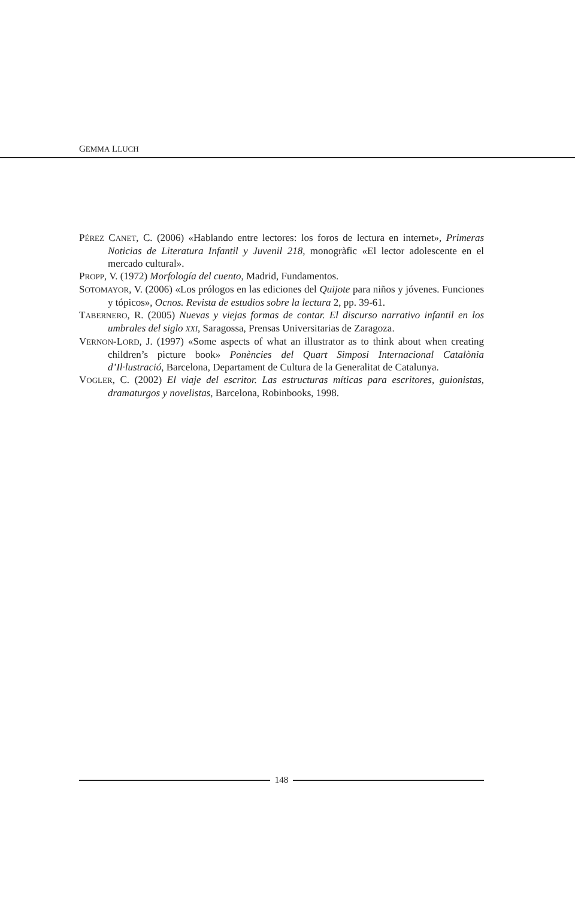GEMMA LLUCH
PÉREZ CANET, C. (2006) «Hablando entre lectores: los foros de lectura en internet», Primeras Noticias de Literatura Infantil y Juvenil 218, monogràfic «El lector adolescente en el mercado cultural».
PROPP, V. (1972) Morfología del cuento, Madrid, Fundamentos.
SOTOMAYOR, V. (2006) «Los prólogos en las ediciones del Quijote para niños y jóvenes. Funciones y tópicos», Ocnos. Revista de estudios sobre la lectura 2, pp. 39-61.
TABERNERO, R. (2005) Nuevas y viejas formas de contar. El discurso narrativo infantil en los umbrales del siglo XXI, Saragossa, Prensas Universitarias de Zaragoza.
VERNON-LORD, J. (1997) «Some aspects of what an illustrator as to think about when creating children’s picture book» Ponències del Quart Simposi Internacional Catalònia d’Il·lustració, Barcelona, Departament de Cultura de la Generalitat de Catalunya.
VOGLER, C. (2002) El viaje del escritor. Las estructuras míticas para escritores, guionistas, dramaturgos y novelistas, Barcelona, Robinbooks, 1998.
148